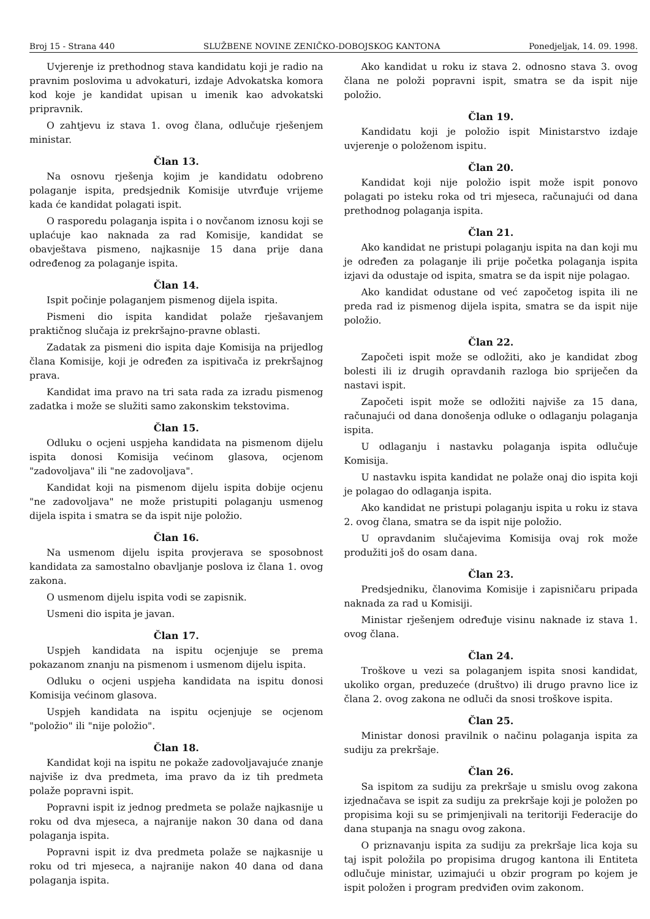Broj 15 - Strana 440 SLUŽBENE NOVINE ZENIČKO-DOBOJSKOG KANTONA Ponedjeljak, 14. 09. 1998.
Uvjerenje iz prethodnog stava kandidatu koji je radio na pravnim poslovima u advokaturi, izdaje Advokatska komora kod koje je kandidat upisan u imenik kao advokatski pripravnik.
O zahtjevu iz stava 1. ovog člana, odlučuje rješenjem ministar.
Član 13.
Na osnovu rješenja kojim je kandidatu odobreno polaganje ispita, predsjednik Komisije utvrđuje vrijeme kada će kandidat polagati ispit.
O rasporedu polaganja ispita i o novčanom iznosu koji se uplaćuje kao naknada za rad Komisije, kandidat se obavještava pismeno, najkasnije 15 dana prije dana određenog za polaganje ispita.
Član 14.
Ispit počinje polaganjem pismenog dijela ispita.
Pismeni dio ispita kandidat polaže rješavanjem praktičnog slučaja iz prekršajno-pravne oblasti.
Zadatak za pismeni dio ispita daje Komisija na prijedlog člana Komisije, koji je određen za ispitivača iz prekršajnog prava.
Kandidat ima pravo na tri sata rada za izradu pismenog zadatka i može se služiti samo zakonskim tekstovima.
Član 15.
Odluku o ocjeni uspjeha kandidata na pismenom dijelu ispita donosi Komisija većinom glasova, ocjenom "zadovoljava" ili "ne zadovoljava".
Kandidat koji na pismenom dijelu ispita dobije ocjenu "ne zadovoljava" ne može pristupiti polaganju usmenog dijela ispita i smatra se da ispit nije položio.
Član 16.
Na usmenom dijelu ispita provjerava se sposobnost kandidata za samostalno obavljanje poslova iz člana 1. ovog zakona.
O usmenom dijelu ispita vodi se zapisnik.
Usmeni dio ispita je javan.
Član 17.
Uspjeh kandidata na ispitu ocjenjuje se prema pokazanom znanju na pismenom i usmenom dijelu ispita.
Odluku o ocjeni uspjeha kandidata na ispitu donosi Komisija većinom glasova.
Uspjeh kandidata na ispitu ocjenjuje se ocjenom "položio" ili "nije položio".
Član 18.
Kandidat koji na ispitu ne pokaže zadovoljavajuće znanje najviše iz dva predmeta, ima pravo da iz tih predmeta polaže popravni ispit.
Popravni ispit iz jednog predmeta se polaže najkasnije u roku od dva mjeseca, a najranije nakon 30 dana od dana polaganja ispita.
Popravni ispit iz dva predmeta polaže se najkasnije u roku od tri mjeseca, a najranije nakon 40 dana od dana polaganja ispita.
Ako kandidat u roku iz stava 2. odnosno stava 3. ovog člana ne položi popravni ispit, smatra se da ispit nije položio.
Član 19.
Kandidatu koji je položio ispit Ministarstvo izdaje uvjerenje o položenom ispitu.
Član 20.
Kandidat koji nije položio ispit može ispit ponovo polagati po isteku roka od tri mjeseca, računajući od dana prethodnog polaganja ispita.
Član 21.
Ako kandidat ne pristupi polaganju ispita na dan koji mu je određen za polaganje ili prije početka polaganja ispita izjavi da odustaje od ispita, smatra se da ispit nije polagao.
Ako kandidat odustane od već započetog ispita ili ne preda rad iz pismenog dijela ispita, smatra se da ispit nije položio.
Član 22.
Započeti ispit može se odložiti, ako je kandidat zbog bolesti ili iz drugih opravdanih razloga bio spriječen da nastavi ispit.
Započeti ispit može se odložiti najviše za 15 dana, računajući od dana donošenja odluke o odlaganju polaganja ispita.
U odlaganju i nastavku polaganja ispita odlučuje Komisija.
U nastavku ispita kandidat ne polaže onaj dio ispita koji je polagao do odlaganja ispita.
Ako kandidat ne pristupi polaganju ispita u roku iz stava 2. ovog člana, smatra se da ispit nije položio.
U opravdanim slučajevima Komisija ovaj rok može produžiti još do osam dana.
Član 23.
Predsjedniku, članovima Komisije i zapisničaru pripada naknada za rad u Komisiji.
Ministar rješenjem određuje visinu naknade iz stava 1. ovog člana.
Član 24.
Troškove u vezi sa polaganjem ispita snosi kandidat, ukoliko organ, preduzeće (društvo) ili drugo pravno lice iz člana 2. ovog zakona ne odluči da snosi troškove ispita.
Član 25.
Ministar donosi pravilnik o načinu polaganja ispita za sudiju za prekršaje.
Član 26.
Sa ispitom za sudiju za prekršaje u smislu ovog zakona izjednačava se ispit za sudiju za prekršaje koji je položen po propisima koji su se primjenjivali na teritoriji Federacije do dana stupanja na snagu ovog zakona.
O priznavanju ispita za sudiju za prekršaje lica koja su taj ispit položila po propisima drugog kantona ili Entiteta odlučuje ministar, uzimajući u obzir program po kojem je ispit položen i program predviđen ovim zakonom.